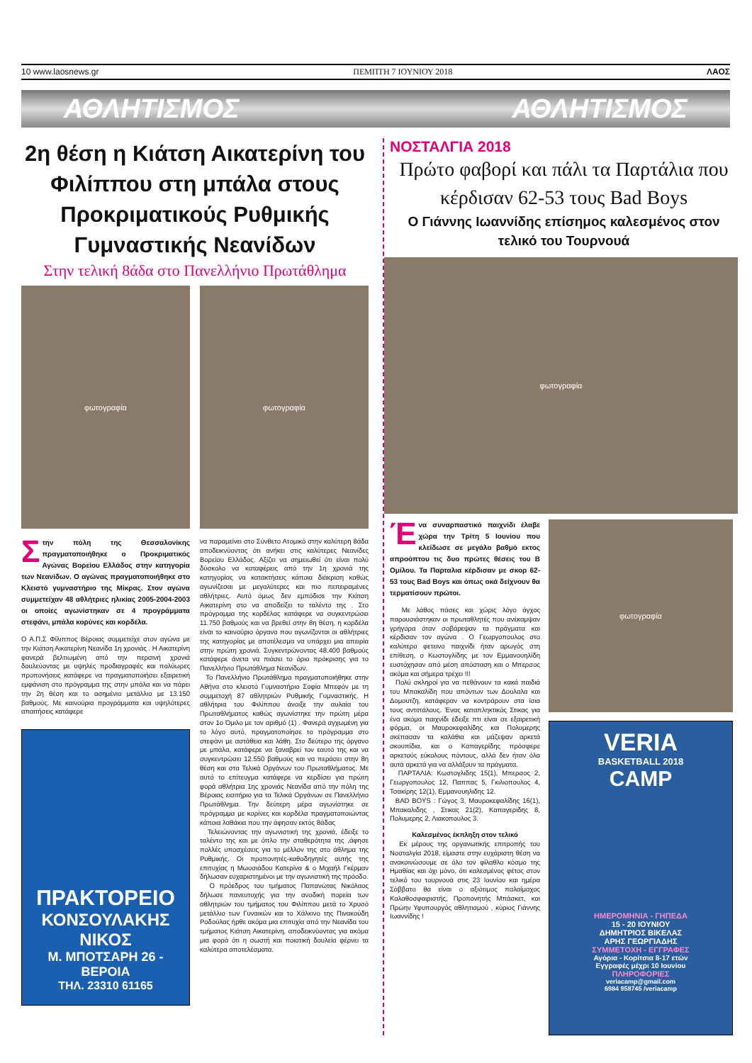10 www.laosnews.gr ΠΕΜΠΤΗ 7 ΙΟΥΝΙΟΥ 2018 ΛΑΟΣ
ΑΘΛΗΤΙΣΜΟΣ ΑΘΛΗΤΙΣΜΟΣ
2η θέση η Κιάτση Αικατερίνη του Φιλίππου στη μπάλα στους Προκριματικούς Ρυθμικής Γυμναστικής Νεανίδων
Στην τελική 8άδα στο Πανελλήνιο Πρωτάθλημα
φωτογραφία
Σ
την πόλη της Θεσσαλονίκης πραγματοποιήθηκε ο Προκριματικός Αγώνας Βορείου Ελλάδος στην κατηγορία των Νεανίδων. Ο αγώνας πραγματοποιήθηκε στο Κλειστό γυμναστήριο της Μίκρας. Στον αγώνα συμμετείχαν 48 αθλήτριες ηλικίας 2005-2004-2003 οι οποίες αγωνίστηκαν σε 4 προγράμματα στεφάνι, μπάλα κορύνες και κορδέλα.
Ο Α.Π.Σ Φίλιππος Βέροιας συμμετείχε στον αγώνα με την Κιάτση Αικατερίνη Νεανίδα 1η χρονιάς . Η Αικατερίνη φανερά βελτιωμένη από την περσινή χρονιά δουλεύοντας με υψηλές προδιαγραφές και πολύωρες προπονήσεις κατάφερε να πραγματοποιήσει εξαιρετική εμφάνιση στο πρόγραμμα της στην μπάλα και να πάρει την 2η θέση και το ασημένιο μετάλλιο με 13.150 βαθμούς. Με καινούρια προγράμματα και υψηλότερες απαιτήσεις κατάφερε
ΠΡΑΚΤΟΡΕΙΟ
ΚΟΝΣΟΥΛΑΚΗΣ ΝΙΚΟΣ
Μ. ΜΠΟΤΣΑΡΗ 26 - ΒΕΡΟΙΑ
ΤΗΛ. 23310 61165
φωτογραφία
να παραμείνει στο Σύνθετο Ατομικό στην καλύτερη 8άδα αποδεικνύοντας ότι ανήκει στις καλύτερες Νεανίδες Βορείου Ελλάδος. Αξίζει να σημειωθεί ότι είναι πολύ δύσκολο να καταφέρεις από την 1η χρονιά της κατηγορίας να κατακτήσεις κάποια διάκριση καθώς αγωνίζεσαι με μεγαλύτερες και πιο πεπειραμένες αθλήτριες. Αυτό όμως δεν εμπόδισε την Κιάτση Αικατερίνη στο να αποδείξει το ταλέντο της . Στο πρόγραμμα της κορδέλας κατάφερε να συγκεντρώσει 11.750 βαθμούς και να βρεθεί στην 8η θέση, η κορδέλα είναι το καινούριο όργανο που αγωνίζονται οι αθλήτριες της κατηγορίας με αποτέλεσμα να υπάρχει μια απειρία στην πρώτη χρονιά. Συγκεντρώνοντας 48.400 βαθμούς κατάφερε άνετα να πιάσει το όριο πρόκρισης για το Πανελλήνιο Πρωτάθλημα Νεανίδων.
Το Πανελλήνιο Πρωτάθλημα πραγματοποιήθηκε στην Αθήνα στο κλειστό Γυμναστήριο Σοφία Μπεφόν με τη συμμετοχή 87 αθλητριών Ρυθμικής Γυμναστικής. Η αθλήτρια του Φιλίππου άνοιξε την αυλαία του Πρωταθλήματος καθώς αγωνίστηκε την πρώτη μέρα στον 1ο Όμιλο με τον αριθμό (1) . Φανερά αγχωμένη για το λόγο αυτό, πραγματοποίησε το πρόγραμμα στο στεφάνι με αστάθεια και λάθη. Στο δεύτερο της όργανο με μπάλα, κατάφερε να ξαναβρεί τον εαυτό της και να συγκεντρώσει 12.550 βαθμούς και να περάσει στην 8η θέση και στα Τελικά Οργάνων του Πρωταθλήματος. Με αυτό το επίτευγμα κατάφερε να κερδίσει για πρώτη φορά αθλήτρια 1ης χρονιάς Νεανίδα από την πόλη της Βέροιας εισιτήριο για τα Τελικά Οργάνων σε Πανελλήνιο Πρωτάθλημα. Την δεύτερη μέρα αγωνίστηκε σε πρόγραμμα με κορίνες και κορδέλα πραγματοποιώντας κάποια λαθάκια που την άφησαν εκτός 8άδας
Τελειώνοντας την αγωνιστική της χρονιά, έδειξε το ταλέντο της και με όπλο την σταθερότητα της ,άφησε πολλές υποσχέσεις για το μέλλον της στο άθλημα της Ρυθμικής. Οι προπονητές-καθοδηγητές αυτής της επιτυχίας η Μωυσιάδου Κατερίνα & ο Μιχαήλ Γκέρμαν δήλωσαν ευχαριστημένοι με την αγωνιστική της πρόοδο.
Ο πρόεδρος του τμήματος Παπανώτας Νικόλαος δήλωσε πανευτυχής για την ανοδική πορεία των αθλητριών του τμήματος του Φιλίππου μετά το Χρυσό μετάλλιο των Γυναικών και το Χάλκινο της Πινακούδη Ροδούλας ήρθε ακόμα μια επιτυχία από την Νεανίδα του τμήματος Κιάτση Αικατερίνη, αποδεικνύοντας για ακόμα μια φορά ότι η σωστή και ποιοτική δουλεία φέρνει τα καλύτερα αποτελέσματα.
ΝΟΣΤΑΛΓΙΑ 2018
Πρώτο φαβορί και πάλι τα Παρτάλια που κέρδισαν 62-53 τους Bad Boys
Ο Γιάννης Ιωαννίδης επίσημος καλεσμένος στον τελικό του Τουρνουά
φωτογραφία
Έ
να συναρπαστικό παιχνίδι έλαβε χώρα την Τρίτη 5 Ιουνίου που κλείδωσε σε μεγάλο βαθμό εκτος απροόπτου τις δυο πρώτες θέσεις του Β Ομίλου. Τα Παρταλια κέρδισαν με σκορ 62-53 τους Bad Boys και όπως οκά δείχνουν θα τερματίσουν πρώτοι.
Με λάθος πάσες και χώρις λόγο άγχος παρουσιάστηκαν οι πρωταθλητές που ανέκαμψαν γρήγορα όταν σοβάρεψαν τα πράγματα και κέρδισαν τον αγώνα . Ο Γεωργοπουλος στο καλύτερο φετεινο παιχνίδι ήταν αρωγός στη επίθεση, ο Κωστογλίδης με τον Εμμανουηλίδη ευστόχησαν από μέση απόσταση και ο Μπερσος ακόμα και σήμερα τρέχει !!!
Πολύ σκληροί για να πεθάνουν τα κακά παιδιά του Μπακαλίδη που απόντων των Δουλαλα και Δομουτζη, κατάφεραν να κοντράρουν στα ίσια τους αντιπάλους. Ένας καταπληκτικός Στικας για ένα ακόμα παιχνίδι έδειξε πτι είναι σε εξαιρετική φόρμα, οι Μαυροκεφαλίδης και Πολυμερης σκέπασαν τα καλάθια και μάζεψαν αρκετά σκουπίδια, και ο Καπαγερίδης πρόσφερε αρκετούς εύκολους πόντους, αλλά δεν ήταν όλα αυτά αρκετά για να αλλάξουν τα πράγματα.
ΠΑΡΤΑΛΙΑ: Κωστογλιδης 15(1), Μπερσος 2, Γεωργοπουλος 12, Παππας 5, Γκιλιοπουλος 4, Τσακίρης 12(1), Εμμανουηλιδης 12.
BAD BOYS : Γώγος 3, Μαυροκεφαλίδης 16(1), Μπακαλιδης , Στικας 21(2), Καπαγεριδης 8, Πολυμερης 2, Λιακοπουλος 3.
Καλεσμένος έκπληξη στον τελικό
Εκ μέρους της οργανωτικής επιτροπής του Νοσταλγία 2018, είμαστε στην ευχάριστη θέση να ανακοινώσουμε σε όλο τον φίλαθλο κόσμο της Ημαθίας και όχι μόνο, ότι καλεσμένος φέτος στον τελικό του τουρνουά στις 23 Ιουνίου και ημέρα Σάββατο θα είναι ο αξιότιμος παλαίμαχος Καλαθοσφαιριστής, Προπονητής Μπάσκετ, και Πρώην Υφυπουργός αθλητισμού , κύριος Γιάννης Ιωαννίδης !
φωτογραφία
VERIA
BASKETBALL 2018
CAMP
ΗΜΕΡΟΜΗΝΙΑ - ΓΗΠΕΔΑ
15 - 20 ΙΟΥΝΙΟΥ
ΔΗΜΗΤΡΙΟΣ ΒΙΚΕΛΑΣ
ΑΡΗΣ ΓΕΩΡΓΙΑΔΗΣ
ΣΥΜΜΕΤΟΧΗ - ΕΓΓΡΑΦΕΣ
Αγόρια - Κορίτσια 8-17 ετών
Εγγραφές μέχρι 10 Ιουνίου
ΠΛΗΡΟΦΟΡΙΕΣ
veriacamp@gmail.com
6984 958745 /veriacamp